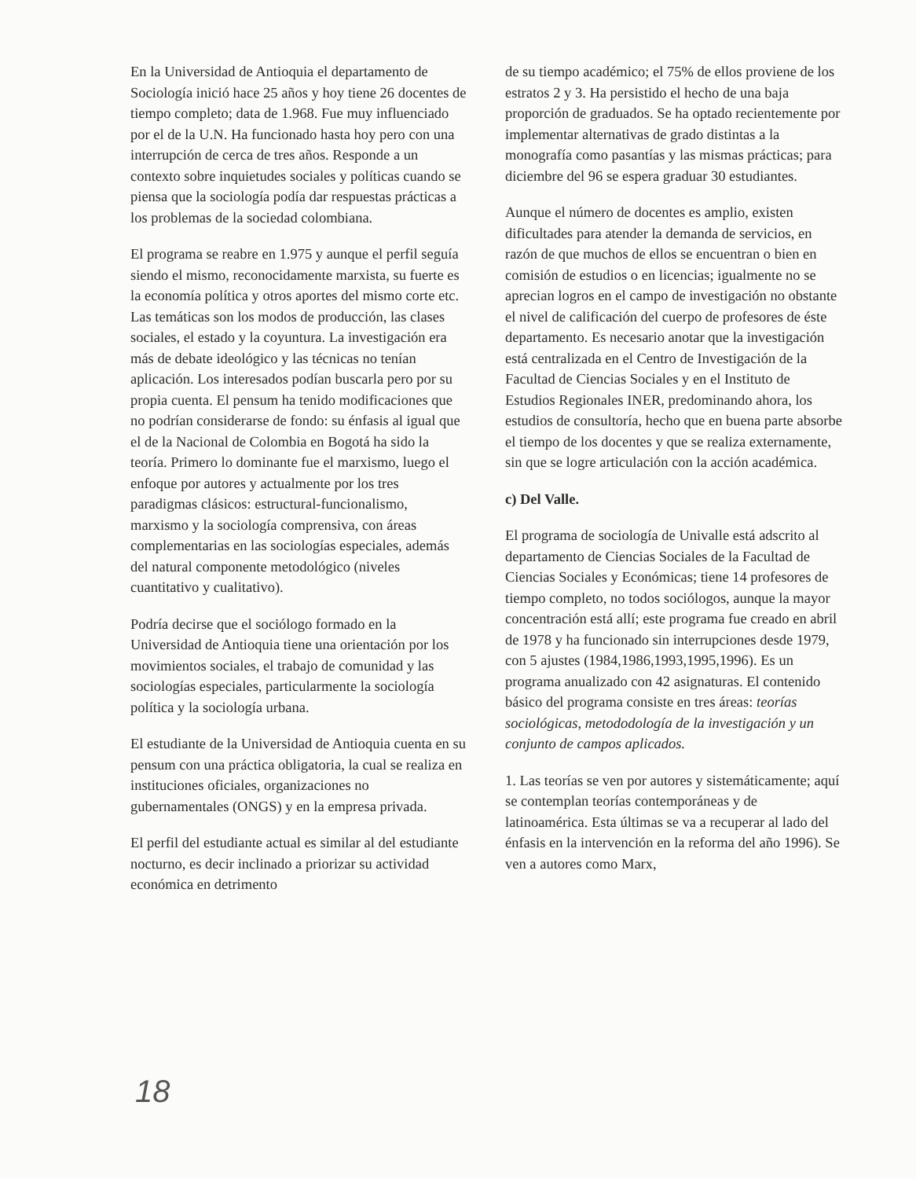En la Universidad de Antioquia el departamento de Sociología inició hace 25 años y hoy tiene 26 docentes de tiempo completo; data de 1.968. Fue muy influenciado por el de la U.N. Ha funcionado hasta hoy pero con una interrupción de cerca de tres años. Responde a un contexto sobre inquietudes sociales y políticas cuando se piensa que la sociología podía dar respuestas prácticas a los problemas de la sociedad colombiana.
El programa se reabre en 1.975 y aunque el perfil seguía siendo el mismo, reconocidamente marxista, su fuerte es la economía política y otros aportes del mismo corte etc. Las temáticas son los modos de producción, las clases sociales, el estado y la coyuntura. La investigación era más de debate ideológico y las técnicas no tenían aplicación. Los interesados podían buscarla pero por su propia cuenta. El pensum ha tenido modificaciones que no podrían considerarse de fondo: su énfasis al igual que el de la Nacional de Colombia en Bogotá ha sido la teoría. Primero lo dominante fue el marxismo, luego el enfoque por autores y actualmente por los tres paradigmas clásicos: estructural-funcionalismo, marxismo y la sociología comprensiva, con áreas complementarias en las sociologías especiales, además del natural componente metodológico (niveles cuantitativo y cualitativo).
Podría decirse que el sociólogo formado en la Universidad de Antioquia tiene una orientación por los movimientos sociales, el trabajo de comunidad y las sociologías especiales, particularmente la sociología política y la sociología urbana.
El estudiante de la Universidad de Antioquia cuenta en su pensum con una práctica obligatoria, la cual se realiza en instituciones oficiales, organizaciones no gubernamentales (ONGS) y en la empresa privada.
El perfil del estudiante actual es similar al del estudiante nocturno, es decir inclinado a priorizar su actividad económica en detrimento
de su tiempo académico; el 75% de ellos proviene de los estratos 2 y 3. Ha persistido el hecho de una baja proporción de graduados. Se ha optado recientemente por implementar alternativas de grado distintas a la monografía como pasantías y las mismas prácticas; para diciembre del 96 se espera graduar 30 estudiantes.
Aunque el número de docentes es amplio, existen dificultades para atender la demanda de servicios, en razón de que muchos de ellos se encuentran o bien en comisión de estudios o en licencias; igualmente no se aprecian logros en el campo de investigación no obstante el nivel de calificación del cuerpo de profesores de éste departamento. Es necesario anotar que la investigación está centralizada en el Centro de Investigación de la Facultad de Ciencias Sociales y en el Instituto de Estudios Regionales INER, predominando ahora, los estudios de consultoría, hecho que en buena parte absorbe el tiempo de los docentes y que se realiza externamente, sin que se logre articulación con la acción académica.
c) Del Valle.
El programa de sociología de Univalle está adscrito al departamento de Ciencias Sociales de la Facultad de Ciencias Sociales y Económicas; tiene 14 profesores de tiempo completo, no todos sociólogos, aunque la mayor concentración está allí; este programa fue creado en abril de 1978 y ha funcionado sin interrupciones desde 1979, con 5 ajustes (1984,1986,1993,1995,1996). Es un programa anualizado con 42 asignaturas. El contenido básico del programa consiste en tres áreas: teorías sociológicas, metododología de la investigación y un conjunto de campos aplicados.
1. Las teorías se ven por autores y sistemáticamente; aquí se contemplan teorías contemporáneas y de latinoamérica. Esta últimas se va a recuperar al lado del énfasis en la intervención en la reforma del año 1996). Se ven a autores como Marx,
18